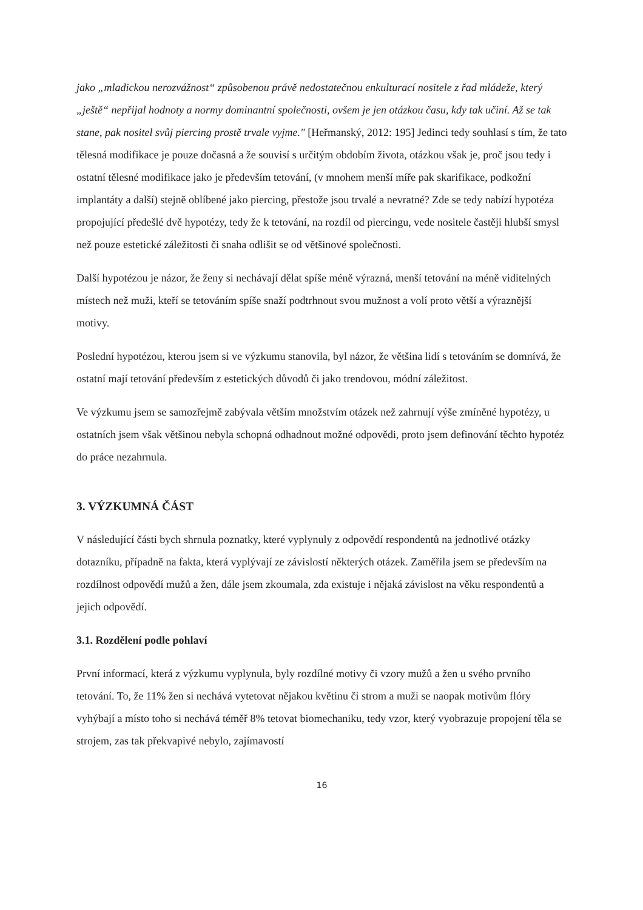jako „mladickou nerozvážnost“ způsobenou právě nedostatečnou enkulturací nositele z řad mládeže, který „ještě“ nepřijal hodnoty a normy dominantní společnosti, ovšem je jen otázkou času, kdy tak učiní. Až se tak stane, pak nositel svůj piercing prostě trvale vyjme." [Heřmanský, 2012: 195] Jedinci tedy souhlasí s tím, že tato tělesná modifikace je pouze dočasná a že souvisí s určitým obdobím života, otázkou však je, proč jsou tedy i ostatní tělesné modifikace jako je především tetování, (v mnohem menší míře pak skarifikace, podkožní implantáty a další) stejně oblíbené jako piercing, přestože jsou trvalé a nevratné? Zde se tedy nabízí hypotéza propojující předešlé dvě hypotézy, tedy že k tetování, na rozdíl od piercingu, vede nositele častěji hlubší smysl než pouze estetické záležitosti či snaha odlišit se od většinové společnosti.
Další hypotézou je názor, že ženy si nechávají dělat spíše méně výrazná, menší tetování na méně viditelných místech než muži, kteří se tetováním spíše snaží podtrhnout svou mužnost a volí proto větší a výraznější motivy.
Poslední hypotézou, kterou jsem si ve výzkumu stanovila, byl názor, že většina lidí s tetováním se domnívá, že ostatní mají tetování především z estetických důvodů či jako trendovou, módní záležitost.
Ve výzkumu jsem se samozřejmě zabývala větším množstvím otázek než zahrnují výše zmíněné hypotézy, u ostatních jsem však většinou nebyla schopná odhadnout možné odpovědi, proto jsem definování těchto hypotéz do práce nezahrnula.
3. VÝZKUMNÁ ČÁST
V následující části bych shrnula poznatky, které vyplynuly z odpovědí respondentů na jednotlivé otázky dotazníku, případně na fakta, která vyplývají ze závislostí některých otázek. Zaměřila jsem se především na rozdílnost odpovědí mužů a žen, dále jsem zkoumala, zda existuje i nějaká závislost na věku respondentů a jejich odpovědí.
3.1. Rozdělení podle pohlaví
První informací, která z výzkumu vyplynula, byly rozdílné motivy či vzory mužů a žen u svého prvního tetování. To, že 11% žen si nechává vytetovat nějakou květinu či strom a muži se naopak motivům flóry vyhýbají a místo toho si nechává téměř 8% tetovat biomechaniku, tedy vzor, který vyobrazuje propojení těla se strojem, zas tak překvapivé nebylo, zajímavostí
16